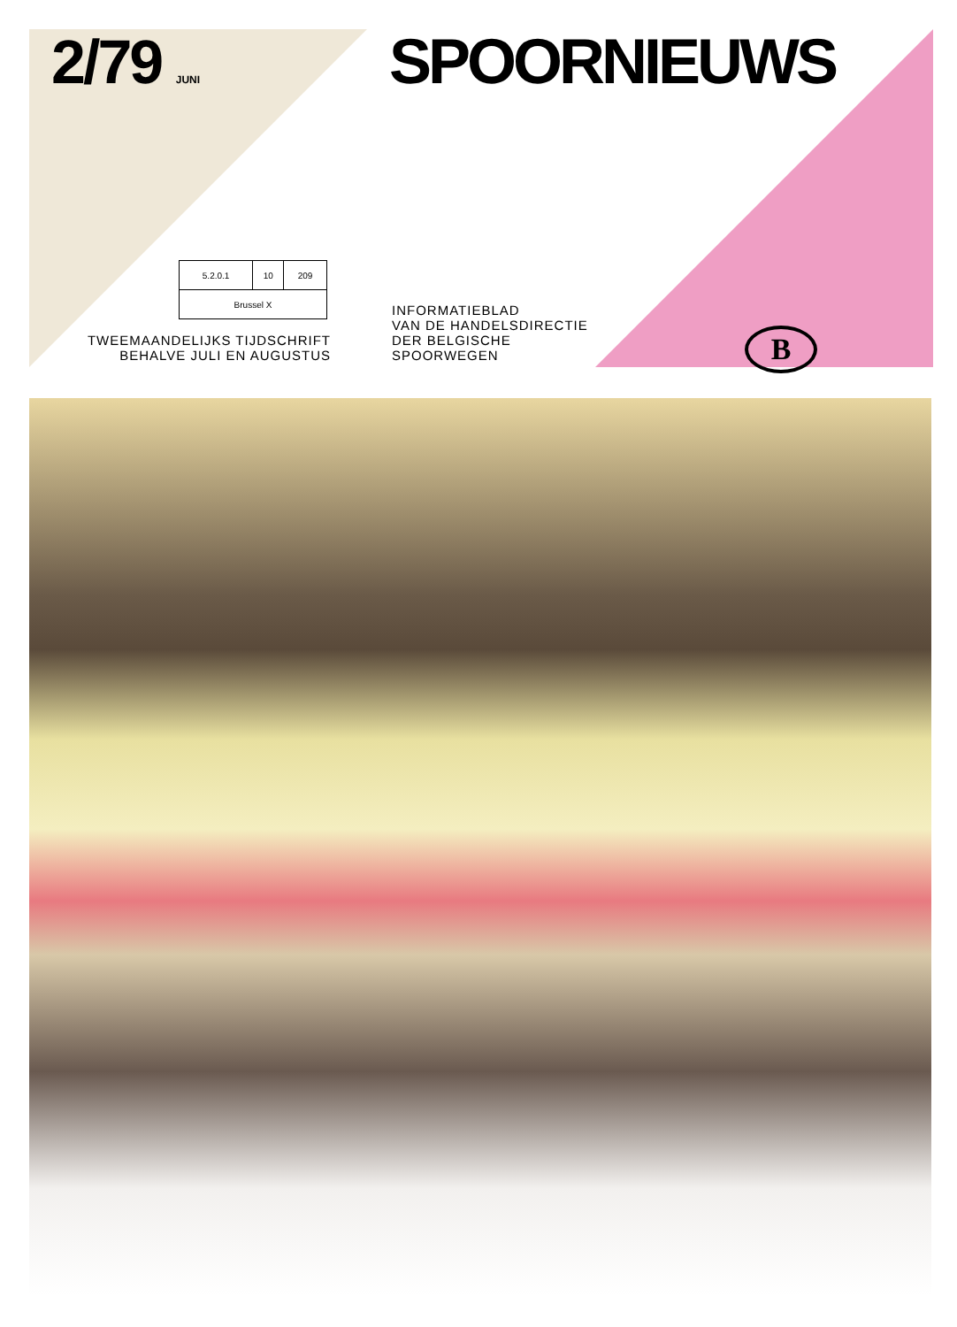2/79 JUNI SPOORNIEUWS
| 5.2.0.1 | 10 | 209 |
| Brussel X | | |
TWEEMAANDELIJKS TIJDSCHRIFT
BEHALVE JULI EN AUGUSTUS
INFORMATIEBLAD
VAN DE HANDELSDIRECTIE
DER BELGISCHE
SPOORWEGEN
B